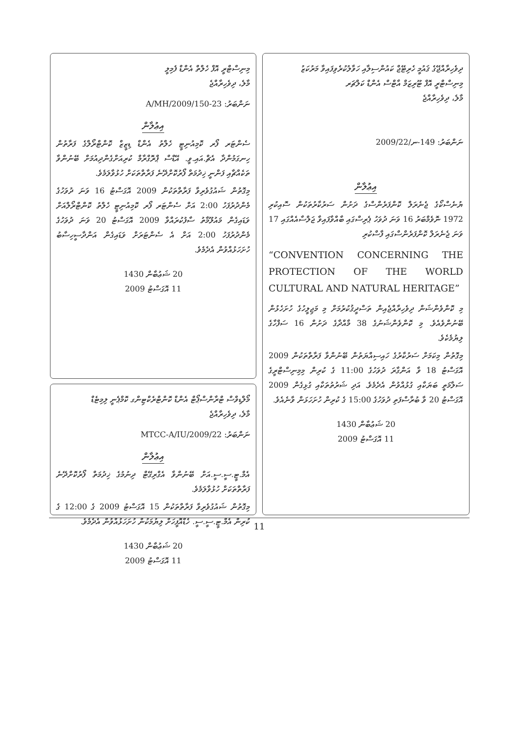ދިވެހިރާއްޖޭގެ ޤައުމީ ހެރިޓޭޖް ކައުންސިލާއި ހަވާލުކުރެވިފައިވާ މަރުކަޒު
މިނިސްޓްރީ އޮފް ޓޫރިޒަމް އާޓްސް އެންޑް ކަލްޗަރ
މާލެ، ދިވެހިރާއްޖެ
ނަންބަރު: 149-ނ/2009/22
އިޢުލާން
ޔުނެސްކޯގެ ޖެނެރަލް ކޮންފަރެންސްގެ ދަށުން ސަރުކާރުތަކުން ސޮއިކުރި 1972 ނޮވެމްބަރު 16 ވަނަ ދުވަހު ޕެރިސްގައި ބާއްވާފައިވާ ޖަލްސާއެއްގައި 17 ވަނަ ޖެނެރަލް ކޮންފަރެންސްގައި ފާސްކުރި
“CONVENTION CONCERNING THE PROTECTION OF THE WORLD CULTURAL AND NATURAL HERITAGE”
މި ކޮންވެންޝަން ދިވެހިރާއްޖެއިން ތަސްދީޤުކުރުމަށް މި މަޖިލީހުގެ ހުށަހެޅުން ބޭނުންވެއެވެ. މި ކޮންވެންޝަނުގެ 38 މާއްދާގެ ދަށުން 16 ސަފްހާގެ ލިޔުމެކެވެ.
މިގޮތުން މިކަމަށް ސަރުކާރުގެ ހައިސިއްޔަތުން ބޭނުންވާ ފަރާތްތަކުން 2009 އޮގަސްޓު 18 ވާ އަންގާރަ ދުވަހުގެ 11:00 ގެ ކުރިން މިމިނިސްޓްރީގެ ސަލާމަތީ ބަޔަކާއި ގުޅުއްވުން އެދެމެވެ. އަދި ޝަރުތުތަކާއި ގުޅިގެން 2009 އޮގަސްޓު 20 ވާ ބުރާސްފަތި ދުވަހުގެ 15:00 ގެ ކުރިން ހުށަހަޅަން ވާނެއެވެ.
20 ޝަޢުބާން 1430
11 އޮގަސްޓު 2009
މިނިސްޓްރީ އޮފް ހެލްތް އެންޑް ފެމިލީ
މާލެ، ދިވެހިރާއްޖެ
ނަންބަރު: 23-A/MH/2009/150
އިޢުލާން
ސެންޓަރ ފޯރ ކޮމިއުނިޓީ ހެލްތު އެންޑް ޑިޒީޒް ކޮންޓްރޯލްގެ ފަރާތުން ހިނގަމުންދާ އެޗް.އައި.ވީ. އޭޑްސް ޕްރޮގްރާމް ކުރިއަށްގެންދިއުމަށް ބޭނުންވާ ތަކެއްޗާއި ފަންނީ ޚިދުމަތް ފޯރުކޮށްދޭނެ ފަރާތްތަކަށް ހުޅުވާލަމެވެ.
މިގޮތުން ޝައުގުވެރިވާ ފަރާތްތަކުން 2009 އޮގަސްޓު 16 ވަނަ ދުވަހުގެ މެންދުރުފަހު 2:00 އަށް ސެންޓަރ ފޯރ ކޮމިއުނިޓީ ހެލްތު ކޮންޓްރޯލްއަށް ވަޑައިގެން މައުލޫމާތު ސާފުކުރައްވާ 2009 އޮގަސްޓު 20 ވަނަ ދުވަހުގެ މެންދުރުފަހު 2:00 އަށް އެ ސެންޓަރަށް ވަޑައިގެން އަންދާސީހިސާބު ހުށަހަޅުއްވުން އެދެމެވެ.
20 ޝަޢުބާން 1430
11 އޮގަސްޓު 2009
މޯލްޑިވްސް ޓްރާންސްޕޯޓް އެންޑް ކޮންޓްރެކްޓިންގ ކޮމްޕެނީ ލިމިޓެޑް
މާލެ، ދިވެހިރާއްޖެ
ނަންބަރު: MTCC-A/IU/2009/22
އިޢުލާން
އެމް.ޓީ.ސީ.ސީ.އަށް ބޭނުންވާ އެގްރިގޭޓް ދިނުމުގެ ޚިދުމަތް ފޯރުކޮށްދޭނެ ފަރާތްތަކަށް ހުޅުވާލަމެވެ.
މިގޮތުން ޝައުގުވެރިވާ ފަރާތްތަކުން 15 އޮގަސްޓު 2009 ގެ 12:00 ގެ ކުރިން އެމް.ޓީ.ސީ.ސީ. ހެޑްއޮފީހަށް ލިޔުމަކުން ހުށަހަޅުއްވުން އެދެމެވެ.
20 ޝަޢުބާން 1430
11 އޮގަސްޓު 2009
11